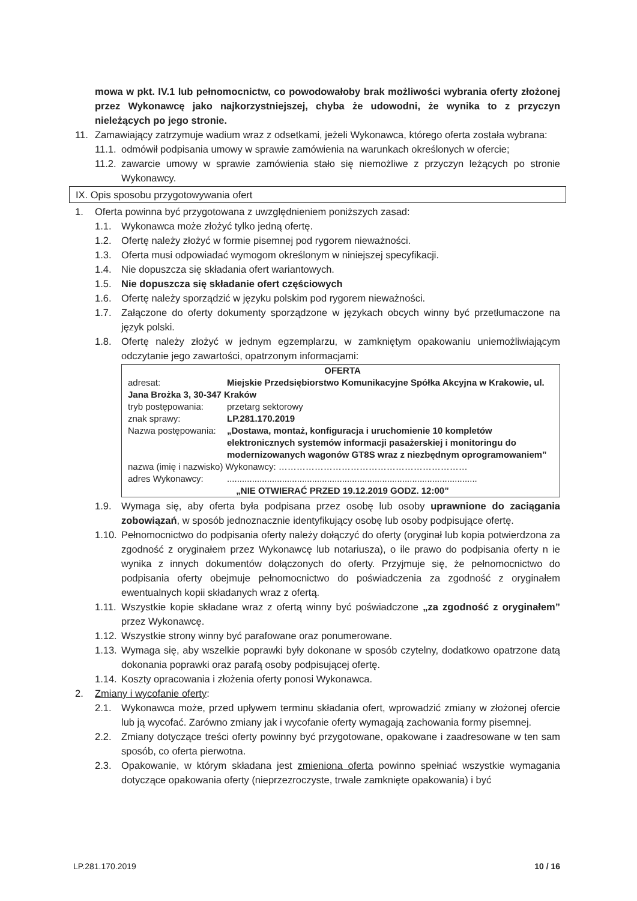mowa w pkt. IV.1 lub pełnomocnictw, co powodowałoby brak możliwości wybrania oferty złożonej przez Wykonawcę jako najkorzystniejszej, chyba że udowodni, że wynika to z przyczyn nieleżących po jego stronie.
11. Zamawiający zatrzymuje wadium wraz z odsetkami, jeżeli Wykonawca, którego oferta została wybrana:
11.1. odmówił podpisania umowy w sprawie zamówienia na warunkach określonych w ofercie;
11.2. zawarcie umowy w sprawie zamówienia stało się niemożliwe z przyczyn leżących po stronie Wykonawcy.
IX. Opis sposobu przygotowywania ofert
1. Oferta powinna być przygotowana z uwzględnieniem poniższych zasad:
1.1. Wykonawca może złożyć tylko jedną ofertę.
1.2. Ofertę należy złożyć w formie pisemnej pod rygorem nieważności.
1.3. Oferta musi odpowiadać wymogom określonym w niniejszej specyfikacji.
1.4. Nie dopuszcza się składania ofert wariantowych.
1.5. Nie dopuszcza się składanie ofert częściowych
1.6. Ofertę należy sporządzić w języku polskim pod rygorem nieważności.
1.7. Załączone do oferty dokumenty sporządzone w językach obcych winny być przetłumaczone na język polski.
1.8. Ofertę należy złożyć w jednym egzemplarzu, w zamkniętym opakowaniu uniemożliwiającym odczytanie jego zawartości, opatrzonym informacjami:
OFERTA
adresat: Miejskie Przedsiębiorstwo Komunikacyjne Spółka Akcyjna w Krakowie, ul.
Jana Brożka 3, 30-347 Kraków
tryb postępowania: przetarg sektorowy
znak sprawy: LP.281.170.2019
Nazwa postępowania: „Dostawa, montaż, konfiguracja i uruchomienie 10 kompletów elektronicznych systemów informacji pasażerskiej i monitoringu do modernizowanych wagonów GT8S wraz z niezbędnym oprogramowaniem”
nazwa (imię i nazwisko) Wykonawcy: ………………………………………………………
adres Wykonawcy:....................................................................................................
„NIE OTWIERAĆ PRZED 19.12.2019 GODZ. 12:00”
1.9. Wymaga się, aby oferta była podpisana przez osobę lub osoby uprawnione do zaciągania zobowiązań, w sposób jednoznacznie identyfikujący osobę lub osoby podpisujące ofertę.
1.10. Pełnomocnictwo do podpisania oferty należy dołączyć do oferty (oryginał lub kopia potwierdzona za zgodność z oryginałem przez Wykonawcę lub notariusza), o ile prawo do podpisania oferty n ie wynika z innych dokumentów dołączonych do oferty. Przyjmuje się, że pełnomocnictwo do podpisania oferty obejmuje pełnomocnictwo do poświadczenia za zgodność z oryginałem ewentualnych kopii składanych wraz z ofertą.
1.11. Wszystkie kopie składane wraz z ofertą winny być poświadczone „za zgodność z oryginałem” przez Wykonawcę.
1.12. Wszystkie strony winny być parafowane oraz ponumerowane.
1.13. Wymaga się, aby wszelkie poprawki były dokonane w sposób czytelny, dodatkowo opatrzone datą dokonania poprawki oraz parafą osoby podpisującej ofertę.
1.14. Koszty opracowania i złożenia oferty ponosi Wykonawca.
2. Zmiany i wycofanie oferty:
2.1. Wykonawca może, przed upływem terminu składania ofert, wprowadzić zmiany w złożonej ofercie lub ją wycofać. Zarówno zmiany jak i wycofanie oferty wymagają zachowania formy pisemnej.
2.2. Zmiany dotyczące treści oferty powinny być przygotowane, opakowane i zaadresowane w ten sam sposób, co oferta pierwotna.
2.3. Opakowanie, w którym składana jest zmieniona oferta powinno spełniać wszystkie wymagania dotyczące opakowania oferty (nieprzezroczyste, trwale zamknięte opakowania) i być
LP.281.170.2019 10 / 16